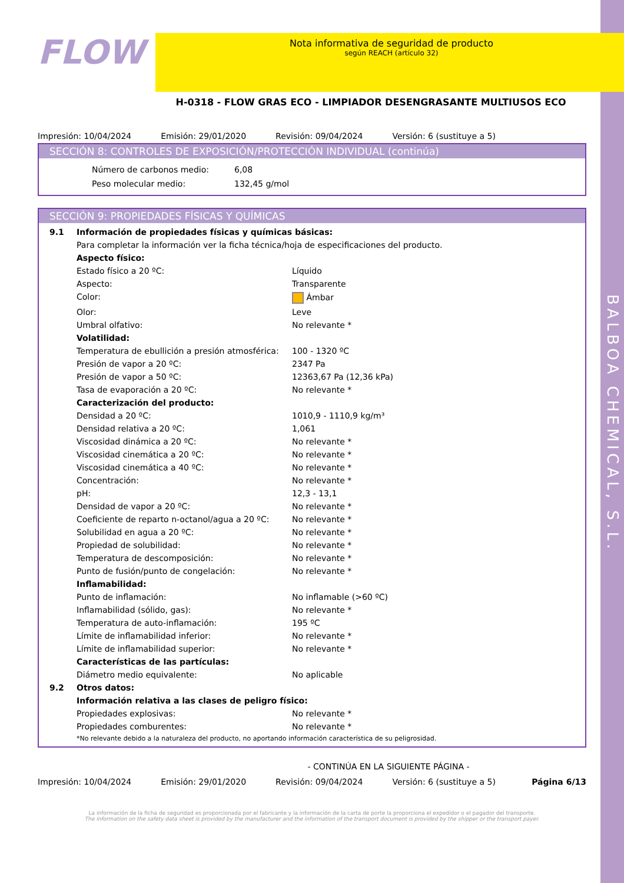BALBOA CHEMICAL, S.L.
FLOW
Nota informativa de seguridad de producto
según REACH (artículo 32)
H-0318 - FLOW GRAS ECO - LIMPIADOR DESENGRASANTE MULTIUSOS ECO
Impresión: 10/04/2024 Emisión: 29/01/2020 Revisión: 09/04/2024 Versión: 6 (sustituye a 5)
SECCIÓN 8: CONTROLES DE EXPOSICIÓN/PROTECCIÓN INDIVIDUAL (continúa)
| Número de carbonos medio: | 6,08 |
| Peso molecular medio: | 132,45 g/mol |
SECCIÓN 9: PROPIEDADES FÍSICAS Y QUÍMICAS
| 9.1 | Información de propiedades físicas y químicas básicas: | |
| | Para completar la información ver la ficha técnica/hoja de especificaciones del producto. | |
| | Aspecto físico: | |
| | Estado físico a 20 ºC: | Líquido |
| | Aspecto: | Transparente |
| | Color: | Ámbar |
| | Olor: | Leve |
| | Umbral olfativo: | No relevante * |
| | Volatilidad: | |
| | Temperatura de ebullición a presión atmosférica: | 100 - 1320 ºC |
| | Presión de vapor a 20 ºC: | 2347 Pa |
| | Presión de vapor a 50 ºC: | 12363,67 Pa (12,36 kPa) |
| | Tasa de evaporación a 20 ºC: | No relevante * |
| | Caracterización del producto: | |
| | Densidad a 20 ºC: | 1010,9 - 1110,9 kg/m³ |
| | Densidad relativa a 20 ºC: | 1,061 |
| | Viscosidad dinámica a 20 ºC: | No relevante * |
| | Viscosidad cinemática a 20 ºC: | No relevante * |
| | Viscosidad cinemática a 40 ºC: | No relevante * |
| | Concentración: | No relevante * |
| | pH: | 12,3 - 13,1 |
| | Densidad de vapor a 20 ºC: | No relevante * |
| | Coeficiente de reparto n-octanol/agua a 20 ºC: | No relevante * |
| | Solubilidad en agua a 20 ºC: | No relevante * |
| | Propiedad de solubilidad: | No relevante * |
| | Temperatura de descomposición: | No relevante * |
| | Punto de fusión/punto de congelación: | No relevante * |
| | Inflamabilidad: | |
| | Punto de inflamación: | No inflamable (>60 ºC) |
| | Inflamabilidad (sólido, gas): | No relevante * |
| | Temperatura de auto-inflamación: | 195 ºC |
| | Límite de inflamabilidad inferior: | No relevante * |
| | Límite de inflamabilidad superior: | No relevante * |
| | Características de las partículas: | |
| | Diámetro medio equivalente: | No aplicable |
| 9.2 | Otros datos: | |
| | Información relativa a las clases de peligro físico: | |
| | Propiedades explosivas: | No relevante * |
| | Propiedades comburentes: | No relevante * |
| | *No relevante debido a la naturaleza del producto, no aportando información característica de su peligrosidad. | |
- CONTINÚA EN LA SIGUIENTE PÁGINA -
Impresión: 10/04/2024 Emisión: 29/01/2020 Revisión: 09/04/2024 Versión: 6 (sustituye a 5) Página 6/13
La información de la ficha de seguridad es proporcionada por el fabricante y la información de la carta de porte la proporciona el expedidor o el pagador del transporte.
The information on the safety data sheet is provided by the manufacturer and the information of the transport document is provided by the shipper or the transport payer.